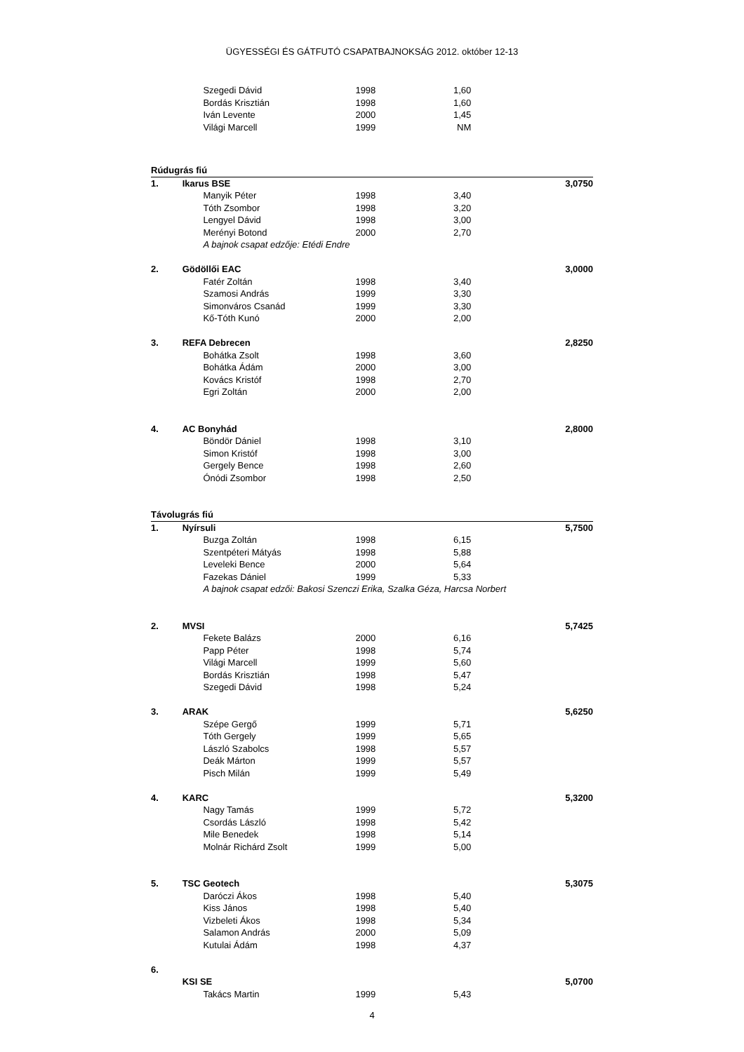ÜGYESSÉGI ÉS GÁTFUTÓ CSAPATBAJNOKSÁG 2012. október 12-13
| | | Szegedi Dávid | 1998 | 1,60 | |
| | | Bordás Krisztián | 1998 | 1,60 | |
| | | Iván Levente | 2000 | 1,45 | |
| | | Világi Marcell | 1999 | NM | |
| Rúdugrás fiú | | | | | |
| 1. | Ikarus BSE | | | | 3,0750 |
| | | Manyik Péter | 1998 | 3,40 | |
| | | Tóth Zsombor | 1998 | 3,20 | |
| | | Lengyel Dávid | 1998 | 3,00 | |
| | | Merényi Botond | 2000 | 2,70 | |
| | | A bajnok csapat edzője: Etédi Endre | | | |
| 2. | Gödöllői EAC | | | | 3,0000 |
| | | Fatér Zoltán | 1998 | 3,40 | |
| | | Szamosi András | 1999 | 3,30 | |
| | | Simonváros Csanád | 1999 | 3,30 | |
| | | Kő-Tóth Kunó | 2000 | 2,00 | |
| 3. | REFA Debrecen | | | | 2,8250 |
| | | Bohátka Zsolt | 1998 | 3,60 | |
| | | Bohátka Ádám | 2000 | 3,00 | |
| | | Kovács Kristóf | 1998 | 2,70 | |
| | | Egri Zoltán | 2000 | 2,00 | |
| 4. | AC Bonyhád | | | | 2,8000 |
| | | Böndör Dániel | 1998 | 3,10 | |
| | | Simon Kristóf | 1998 | 3,00 | |
| | | Gergely Bence | 1998 | 2,60 | |
| | | Ónódi Zsombor | 1998 | 2,50 | |
| Távolugrás fiú | | | | | |
| 1. | Nyírsuli | | | | 5,7500 |
| | | Buzga Zoltán | 1998 | 6,15 | |
| | | Szentpéteri Mátyás | 1998 | 5,88 | |
| | | Leveleki Bence | 2000 | 5,64 | |
| | | Fazekas Dániel | 1999 | 5,33 | |
| | | A bajnok csapat edzői: Bakosi Szenczi Erika, Szalka Géza, Harcsa Norbert | | | |
| 2. | MVSI | | | | 5,7425 |
| | | Fekete Balázs | 2000 | 6,16 | |
| | | Papp Péter | 1998 | 5,74 | |
| | | Világi Marcell | 1999 | 5,60 | |
| | | Bordás Krisztián | 1998 | 5,47 | |
| | | Szegedi Dávid | 1998 | 5,24 | |
| 3. | ARAK | | | | 5,6250 |
| | | Szépe Gergő | 1999 | 5,71 | |
| | | Tóth Gergely | 1999 | 5,65 | |
| | | László Szabolcs | 1998 | 5,57 | |
| | | Deák Márton | 1999 | 5,57 | |
| | | Pisch Milán | 1999 | 5,49 | |
| 4. | KARC | | | | 5,3200 |
| | | Nagy Tamás | 1999 | 5,72 | |
| | | Csordás László | 1998 | 5,42 | |
| | | Mile Benedek | 1998 | 5,14 | |
| | | Molnár Richárd Zsolt | 1999 | 5,00 | |
| 5. | TSC Geotech | | | | 5,3075 |
| | | Daróczi Ákos | 1998 | 5,40 | |
| | | Kiss János | 1998 | 5,40 | |
| | | Vizbeleti Ákos | 1998 | 5,34 | |
| | | Salamon András | 2000 | 5,09 | |
| | | Kutulai Ádám | 1998 | 4,37 | |
| 6. | | | | | |
| | KSI SE | | | | 5,0700 |
| | | Takács Martin | 1999 | 5,43 | |
4